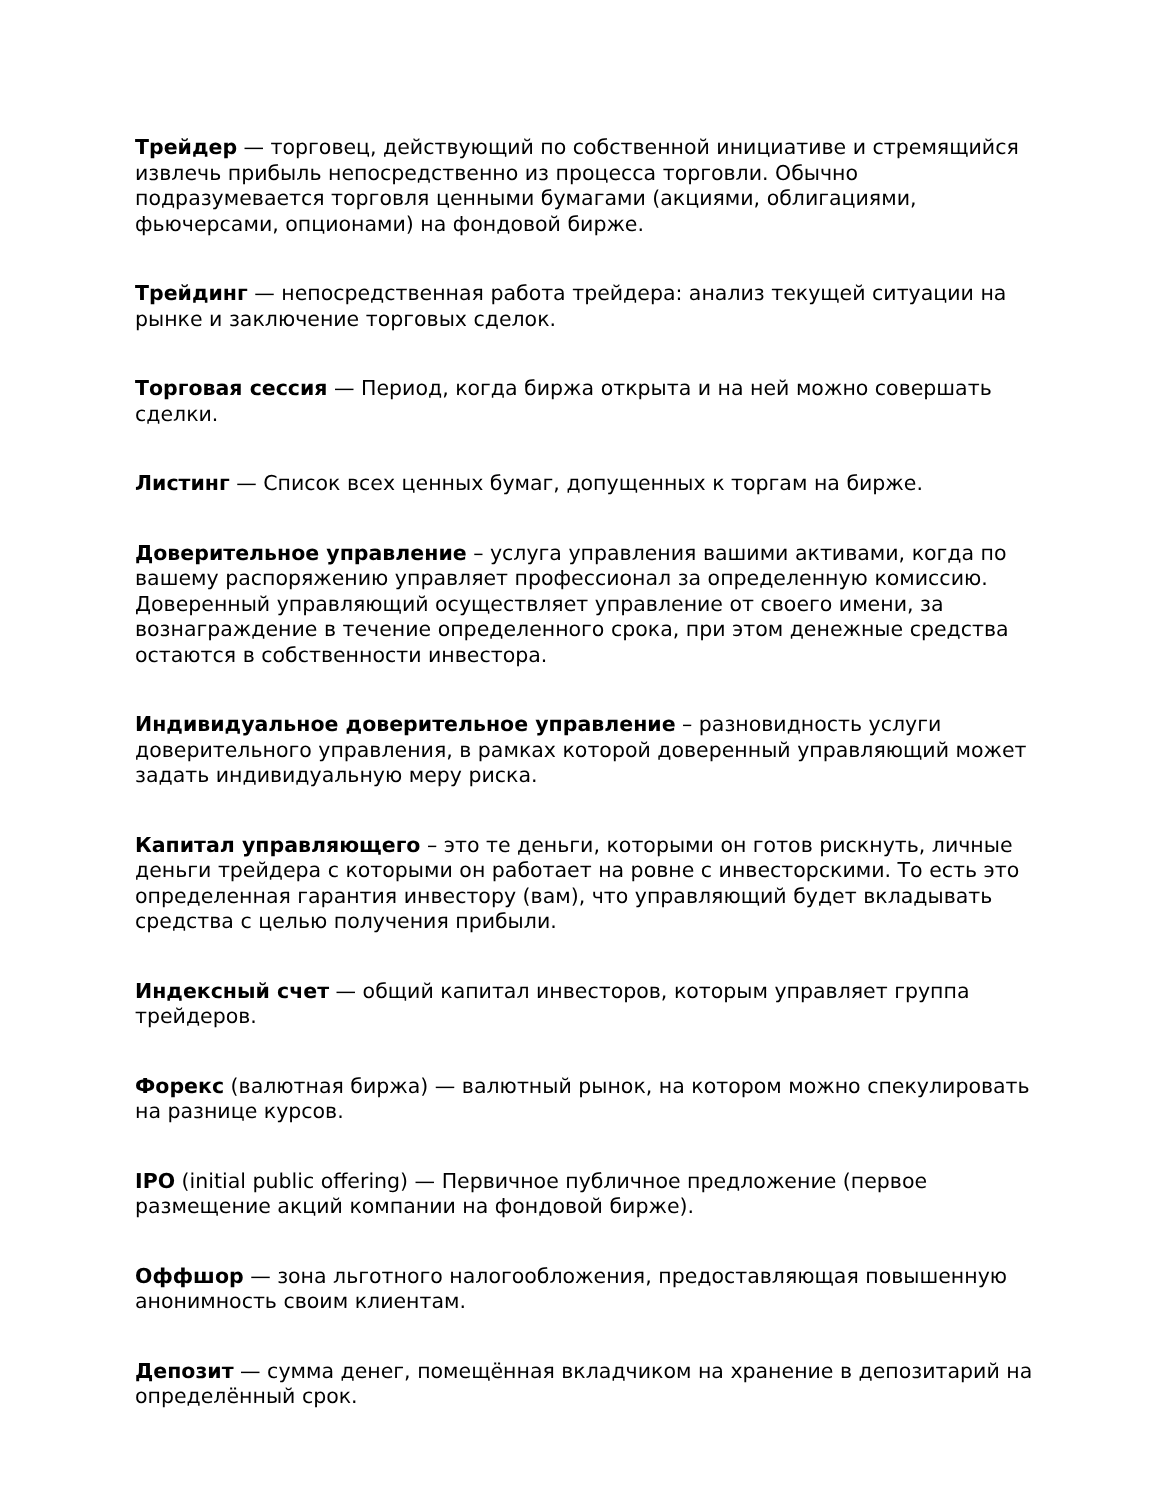Трейдер — торговец, действующий по собственной инициативе и стремящийся извлечь прибыль непосредственно из процесса торговли. Обычно подразумевается торговля ценными бумагами (акциями, облигациями, фьючерсами, опционами) на фондовой бирже.
Трейдинг — непосредственная работа трейдера: анализ текущей ситуации на рынке и заключение торговых сделок.
Торговая сессия — Период, когда биржа открыта и на ней можно совершать сделки.
Листинг — Список всех ценных бумаг, допущенных к торгам на бирже.
Доверительное управление – услуга управления вашими активами, когда по вашему распоряжению управляет профессионал за определенную комиссию. Доверенный управляющий осуществляет управление от своего имени, за вознаграждение в течение определенного срока, при этом денежные средства остаются в собственности инвестора.
Индивидуальное доверительное управление – разновидность услуги доверительного управления, в рамках которой доверенный управляющий может задать индивидуальную меру риска.
Капитал управляющего – это те деньги, которыми он готов рискнуть, личные деньги трейдера с которыми он работает на ровне с инвесторскими. То есть это определенная гарантия инвестору (вам), что управляющий будет вкладывать средства с целью получения прибыли.
Индексный счет — общий капитал инвесторов, которым управляет группа трейдеров.
Форекс (валютная биржа) — валютный рынок, на котором можно спекулировать на разнице курсов.
IPO (initial public offering) — Первичное публичное предложение (первое размещение акций компании на фондовой бирже).
Оффшор — зона льготного налогообложения, предоставляющая повышенную анонимность своим клиентам.
Депозит — сумма денег, помещённая вкладчиком на хранение в депозитарий на определённый срок.